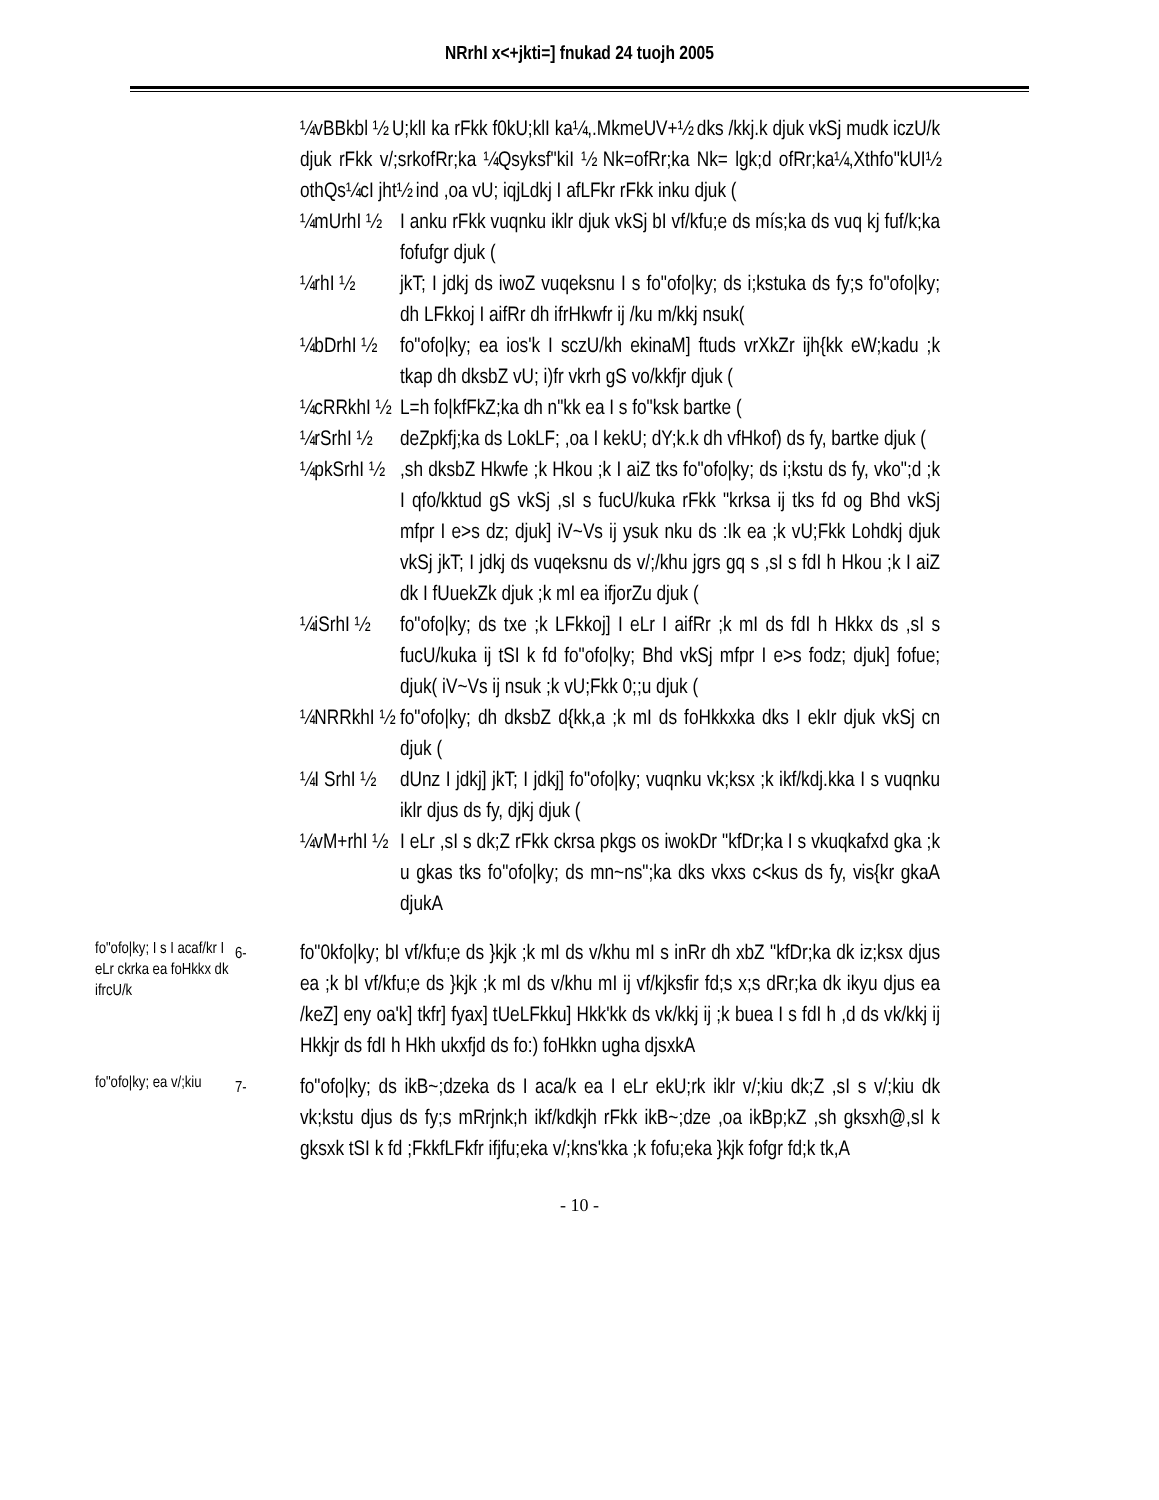NRrhI x<+jkti=] fnukad 24 tuojh 2005
¼vBBkbl ½ U;klI ka rFkk f0kU;klI ka¼,.MkmeUV+½ dks /kkj.k djuk vkSj mudk iczU/k djuk rFkk v/;srkofRr;ka ¼Qsyksf"kiI ½ Nk=ofRr;ka Nk= lgk;d ofRr;ka¼,Xthfo"kUI½ othQs¼cI jht½ ind ,oa vU; iqjLdkj I afLFkr rFkk inku djuk (
¼mUrhI ½
I anku rFkk vuqnku iklr djuk vkSj bI vf/kfu;e ds mís;ka ds vuq kj fuf/k;ka fofufgr djuk (
¼rhI ½ jkT; I jdkj ds iwoZ vuqeksnu I s fo"ofo|ky; ds i;kstuka ds fy;s fo"ofo|ky; dh LFkkoj I aifRr dh ifrHkwfr ij /ku m/kkj nsuk(
¼bDrhI ½
fo"ofo|ky; ea ios'k I sczU/kh ekinaM] ftuds vrXkZr ijh{kk eW;kadu ;k tkap dh dksbZ vU; i)fr vkrh gS vo/kkfjr djuk (
¼cRRkhI ½
L=h fo|kfFkZ;ka dh n"kk ea I s fo"ksk bartke (
¼rSrhI ½
deZpkfj;ka ds LokLF; ,oa I kekU; dY;k.k dh vfHkof) ds fy, bartke djuk (
¼pkSrhI ½
,sh dksbZ Hkwfe ;k Hkou ;k I aiZ tks fo"ofo|ky; ds i;kstu ds fy, vko";d ;k I qfo/kktud gS vkSj ,sI s fucU/kuka rFkk "krksa ij tks fd og Bhd vkSj mfpr I e>s dz; djuk] iV~Vs ij ysuk nku ds :Ik ea ;k vU;Fkk Lohdkj djuk vkSj jkT; I jdkj ds vuqeksnu ds v/;/khu jgrs gq s ,sI s fdI h Hkou ;k I aiZ dk I fUuekZk djuk ;k mI ea ifjorZu djuk (
¼iSrhI ½
fo"ofo|ky; ds txe ;k LFkkoj] I eLr I aifRr ;k mI ds fdI h Hkkx ds ,sI s fucU/kuka ij tSI k fd fo"ofo|ky; Bhd vkSj mfpr I e>s fodz; djuk] fofue; djuk( iV~Vs ij nsuk ;k vU;Fkk 0;;u djuk (
¼NRRkhI ½
fo"ofo|ky; dh dksbZ d{kk,a ;k mI ds foHkkxka dks I ekIr djuk vkSj cn djuk (
¼I SrhI ½
dUnz I jdkj] jkT; I jdkj] fo"ofo|ky; vuqnku vk;ksx ;k ikf/kdj.kka I s vuqnku iklr djus ds fy, djkj djuk (
¼vM+rhI ½
I eLr ,sI s dk;Z rFkk ckrsa pkgs os iwokDr "kfDr;ka I s vkuqkafxd gka ;k u gkas tks fo"ofo|ky; ds mn~ns";ka dks vkxs c<kus ds fy, vis{kr gkaA djukA
fo"ofo|ky; I s I acaf/kr I eLr ckrka ea foHkkx dk ifrcU/k
6-
fo"0kfo|ky; bI vf/kfu;e ds }kjk ;k mI ds v/khu mI s inRr dh xbZ "kfDr;ka dk iz;ksx djus ea ;k bI vf/kfu;e ds }kjk ;k mI ds v/khu mI ij vf/kjksfir fd;s x;s dRr;ka dk ikyu djus ea /keZ] eny oa'k] tkfr] fyax] tUeLFkku] Hkk'kk ds vk/kkj ij ;k buea I s fdI h ,d ds vk/kkj ij Hkkjr ds fdI h Hkh ukxfjd ds fo:) foHkkn ugha djsxkA
fo"ofo|ky; ea v/;kiu
7-
fo"ofo|ky; ds ikB~;dzeka ds I aca/k ea I eLr ekU;rk iklr v/;kiu dk;Z ,sI s v/;kiu dk vk;kstu djus ds fy;s mRrjnk;h ikf/kdkjh rFkk ikB~;dze ,oa ikBp;kZ ,sh gksxh@,sI k gksxk tSI k fd ;FkkfLFkfr ifjfu;eka v/;kns'kka ;k fofu;eka }kjk fofgr fd;k tk,A
- 10 -